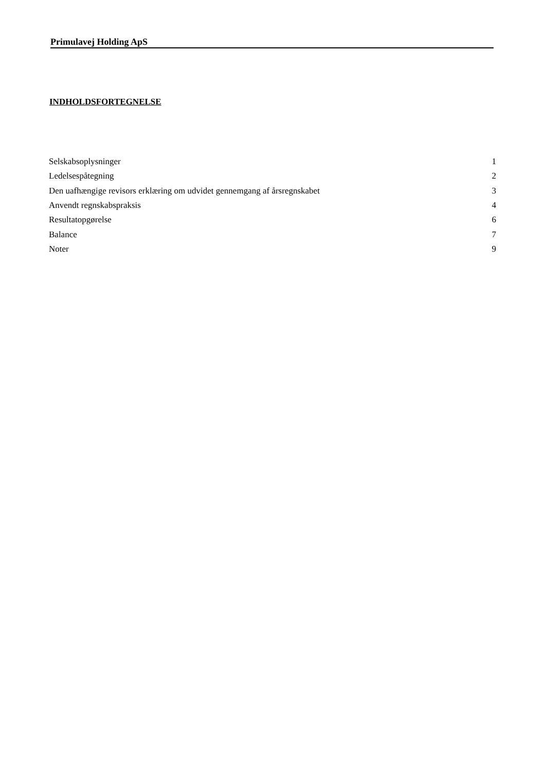Primulavej Holding ApS
INDHOLDSFORTEGNELSE
| Selskabsoplysninger | 1 |
| Ledelsespåtegning | 2 |
| Den uafhængige revisors erklæring om udvidet gennemgang af årsregnskabet | 3 |
| Anvendt regnskabspraksis | 4 |
| Resultatopgørelse | 6 |
| Balance | 7 |
| Noter | 9 |